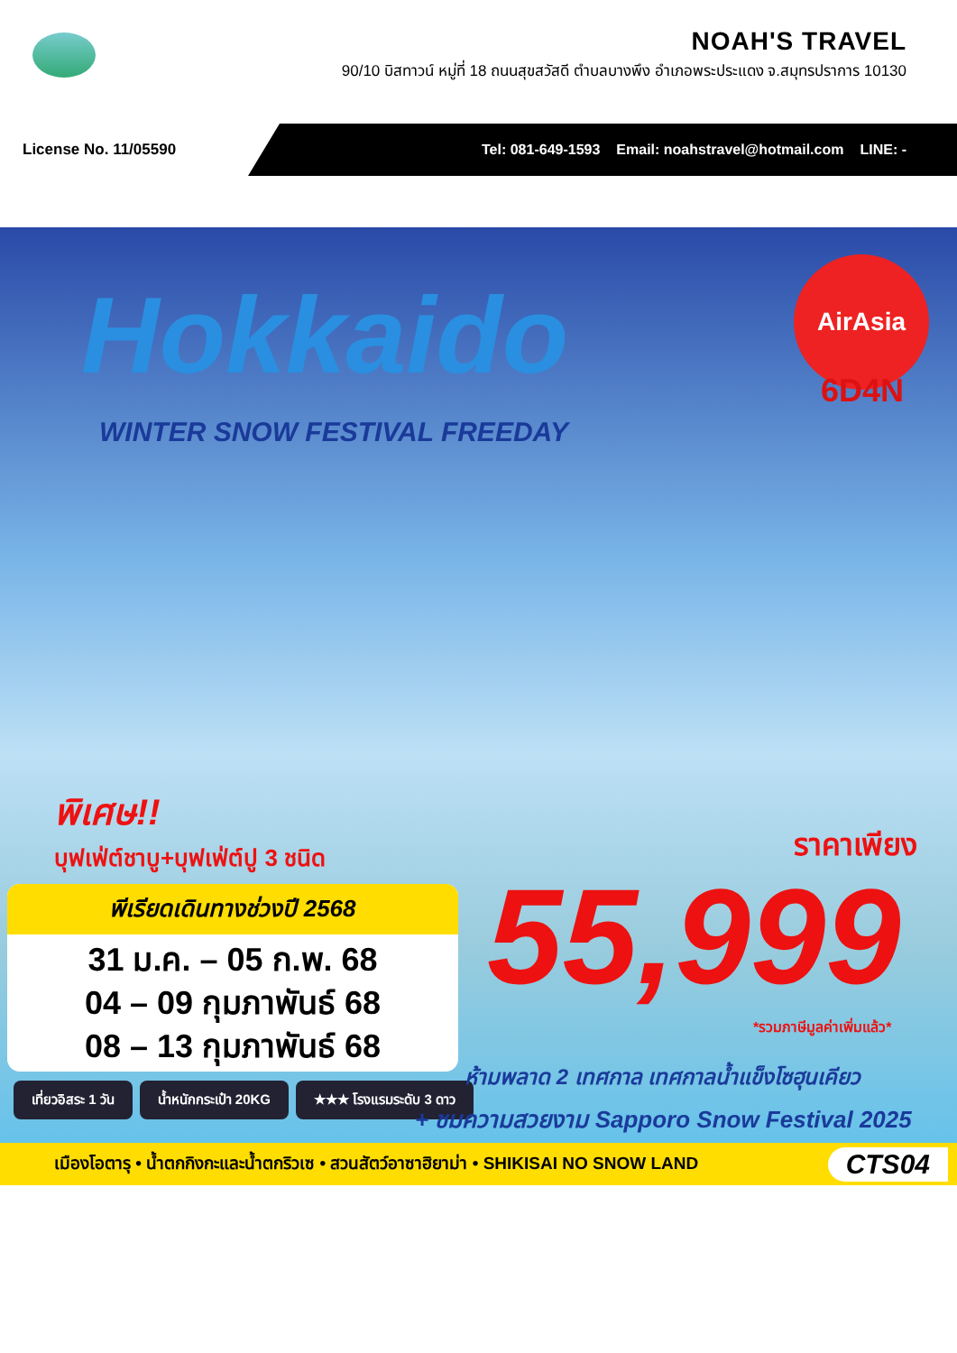NOAH'S TRAVEL
90/10 บิสทาวน์ หมู่ที่ 18 ถนนสุขสวัสดี ตำบลบางพึง อำเภอพระประแดง จ.สมุทรปราการ 10130
License No. 11/05590
Tel: 081-649-1593 Email: noahstravel@hotmail.com LINE: -
Hokkaido
WINTER SNOW FESTIVAL FREEDAY
AirAsia
6D4N
พิเศษ!!
บุฟเฟ่ต์ชาบู+บุฟเฟ่ต์ปู 3 ชนิด ราคาเพียง
55,999
*รวมภาษีมูลค่าเพิ่มแล้ว*
พีเรียดเดินทางช่วงปี 2568
31 ม.ค. – 05 ก.พ. 68
04 – 09 กุมภาพันธ์ 68
08 – 13 กุมภาพันธ์ 68
เที่ยวอิสระ 1 วัน น้ำหนักกระเป๋า 20KG ★★★ โรงแรมระดับ 3 ดาว
ห้ามพลาด 2 เทศกาล เทศกาลน้ำแข็งโซฮุนเคียว
+ ชมความสวยงาม Sapporo Snow Festival 2025
เมืองโอตารุ • น้ำตกกิงกะและน้ำตกริวเซ • สวนสัตว์อาซาฮิยาม่า • SHIKISAI NO SNOW LAND CTS04